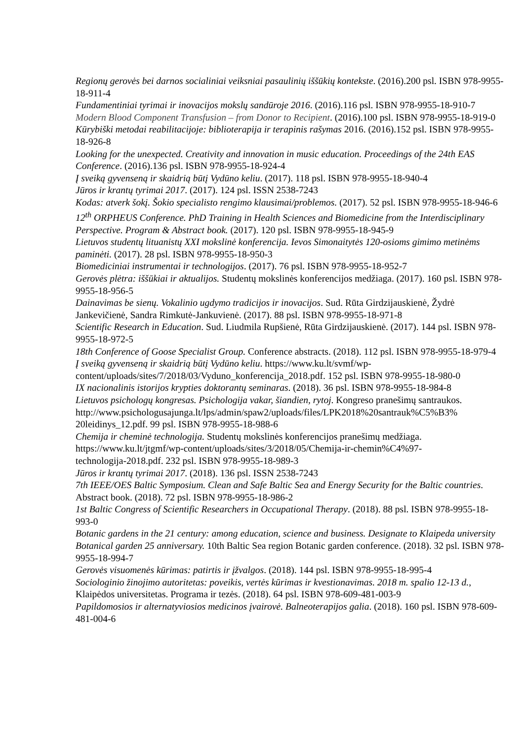Regionų gerovės bei darnos socialiniai veiksniai pasaulinių iššūkių kontekste. (2016).200 psl. ISBN 978-9955-18-911-4
Fundamentiniai tyrimai ir inovacijos mokslų sandūroje 2016. (2016).116 psl. ISBN 978-9955-18-910-7
Modern Blood Component Transfusion – from Donor to Recipient. (2016).100 psl. ISBN 978-9955-18-919-0
Kūrybiški metodai reabilitacijoje: biblioterapija ir terapinis rašymas 2016. (2016).152 psl. ISBN 978-9955-18-926-8
Looking for the unexpected. Creativity and innovation in music education. Proceedings of the 24th EAS Conference. (2016).136 psl. ISBN 978-9955-18-924-4
Į sveiką gyvenseną ir skaidrią būtį Vydūno keliu. (2017). 118 psl. ISBN 978-9955-18-940-4
Jūros ir krantų tyrimai 2017. (2017). 124 psl. ISSN 2538-7243
Kodas: atverk šokį. Šokio specialisto rengimo klausimai/problemos. (2017). 52 psl. ISBN 978-9955-18-946-6
12<sup>th</sup> ORPHEUS Conference. PhD Training in Health Sciences and Biomedicine from the Interdisciplinary Perspective. Program & Abstract book. (2017). 120 psl. ISBN 978-9955-18-945-9
Lietuvos studentų lituanistų XXI mokslinė konferencija. Ievos Simonaitytės 120-osioms gimimo metinėms paminėti. (2017). 28 psl. ISBN 978-9955-18-950-3
Biomediciniai instrumentai ir technologijos. (2017). 76 psl. ISBN 978-9955-18-952-7
Gerovės plėtra: iššūkiai ir aktualijos. Studentų mokslinės konferencijos medžiaga. (2017). 160 psl. ISBN 978-9955-18-956-5
Dainavimas be sienų. Vokalinio ugdymo tradicijos ir inovacijos. Sud. Rūta Girdzijauskienė, Žydrė Jankevičienė, Sandra Rimkutė-Jankuvienė. (2017). 88 psl. ISBN 978-9955-18-971-8
Scientific Research in Education. Sud. Liudmila Rupšienė, Rūta Girdzijauskienė. (2017). 144 psl. ISBN 978-9955-18-972-5
18th Conference of Goose Specialist Group. Conference abstracts. (2018). 112 psl. ISBN 978-9955-18-979-4
Į sveiką gyvenseną ir skaidrią būtį Vydūno keliu. https://www.ku.lt/svmf/wp-
content/uploads/sites/7/2018/03/Vyduno_konferencija_2018.pdf. 152 psl. ISBN 978-9955-18-980-0
IX nacionalinis istorijos krypties doktorantų seminaras. (2018). 36 psl. ISBN 978-9955-18-984-8
Lietuvos psichologų kongresas. Psichologija vakar, šiandien, rytoj. Kongreso pranešimų santraukos.
http://www.psichologusajunga.lt/lps/admin/spaw2/uploads/files/LPK2018%20santrauk%C5%B3%
20leidinys_12.pdf. 99 psl. ISBN 978-9955-18-988-6
Chemija ir cheminė technologija. Studentų mokslinės konferencijos pranešimų medžiaga.
https://www.ku.lt/jtgmf/wp-content/uploads/sites/3/2018/05/Chemija-ir-chemin%C4%97-
technologija-2018.pdf. 232 psl. ISBN 978-9955-18-989-3
Jūros ir krantų tyrimai 2017. (2018). 136 psl. ISSN 2538-7243
7th IEEE/OES Baltic Symposium. Clean and Safe Baltic Sea and Energy Security for the Baltic countries. Abstract book. (2018). 72 psl. ISBN 978-9955-18-986-2
1st Baltic Congress of Scientific Researchers in Occupational Therapy. (2018). 88 psl. ISBN 978-9955-18-993-0
Botanic gardens in the 21 century: among education, science and business. Designate to Klaipeda university Botanical garden 25 anniversary. 10th Baltic Sea region Botanic garden conference. (2018). 32 psl. ISBN 978-9955-18-994-7
Gerovės visuomenės kūrimas: patirtis ir įžvalgos. (2018). 144 psl. ISBN 978-9955-18-995-4
Sociologinio žinojimo autoritetas: poveikis, vertės kūrimas ir kvestionavimas. 2018 m. spalio 12-13 d., Klaipėdos universitetas. Programa ir tezės. (2018). 64 psl. ISBN 978-609-481-003-9
Papildomosios ir alternatyviosios medicinos įvairovė. Balneoterapijos galia. (2018). 160 psl. ISBN 978-609-481-004-6